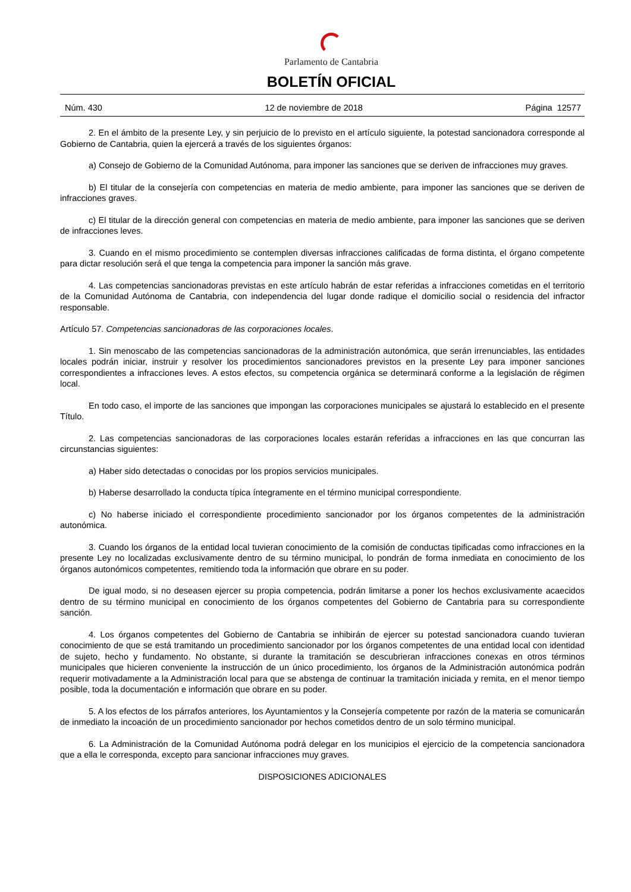Parlamento de Cantabria
BOLETÍN OFICIAL
Núm. 430 12 de noviembre de 2018 Página 12577
2. En el ámbito de la presente Ley, y sin perjuicio de lo previsto en el artículo siguiente, la potestad sancionadora corresponde al Gobierno de Cantabria, quien la ejercerá a través de los siguientes órganos:
a) Consejo de Gobierno de la Comunidad Autónoma, para imponer las sanciones que se deriven de infracciones muy graves.
b) El titular de la consejería con competencias en materia de medio ambiente, para imponer las sanciones que se deriven de infracciones graves.
c) El titular de la dirección general con competencias en materia de medio ambiente, para imponer las sanciones que se deriven de infracciones leves.
3. Cuando en el mismo procedimiento se contemplen diversas infracciones calificadas de forma distinta, el órgano competente para dictar resolución será el que tenga la competencia para imponer la sanción más grave.
4. Las competencias sancionadoras previstas en este artículo habrán de estar referidas a infracciones cometidas en el territorio de la Comunidad Autónoma de Cantabria, con independencia del lugar donde radique el domicilio social o residencia del infractor responsable.
Artículo 57. Competencias sancionadoras de las corporaciones locales.
1. Sin menoscabo de las competencias sancionadoras de la administración autonómica, que serán irrenunciables, las entidades locales podrán iniciar, instruir y resolver los procedimientos sancionadores previstos en la presente Ley para imponer sanciones correspondientes a infracciones leves. A estos efectos, su competencia orgánica se determinará conforme a la legislación de régimen local.
En todo caso, el importe de las sanciones que impongan las corporaciones municipales se ajustará lo establecido en el presente Título.
2. Las competencias sancionadoras de las corporaciones locales estarán referidas a infracciones en las que concurran las circunstancias siguientes:
a) Haber sido detectadas o conocidas por los propios servicios municipales.
b) Haberse desarrollado la conducta típica íntegramente en el término municipal correspondiente.
c) No haberse iniciado el correspondiente procedimiento sancionador por los órganos competentes de la administración autonómica.
3. Cuando los órganos de la entidad local tuvieran conocimiento de la comisión de conductas tipificadas como infracciones en la presente Ley no localizadas exclusivamente dentro de su término municipal, lo pondrán de forma inmediata en conocimiento de los órganos autonómicos competentes, remitiendo toda la información que obrare en su poder.
De igual modo, si no deseasen ejercer su propia competencia, podrán limitarse a poner los hechos exclusivamente acaecidos dentro de su término municipal en conocimiento de los órganos competentes del Gobierno de Cantabria para su correspondiente sanción.
4. Los órganos competentes del Gobierno de Cantabria se inhibirán de ejercer su potestad sancionadora cuando tuvieran conocimiento de que se está tramitando un procedimiento sancionador por los órganos competentes de una entidad local con identidad de sujeto, hecho y fundamento. No obstante, si durante la tramitación se descubrieran infracciones conexas en otros términos municipales que hicieren conveniente la instrucción de un único procedimiento, los órganos de la Administración autonómica podrán requerir motivadamente a la Administración local para que se abstenga de continuar la tramitación iniciada y remita, en el menor tiempo posible, toda la documentación e información que obrare en su poder.
5. A los efectos de los párrafos anteriores, los Ayuntamientos y la Consejería competente por razón de la materia se comunicarán de inmediato la incoación de un procedimiento sancionador por hechos cometidos dentro de un solo término municipal.
6. La Administración de la Comunidad Autónoma podrá delegar en los municipios el ejercicio de la competencia sancionadora que a ella le corresponda, excepto para sancionar infracciones muy graves.
DISPOSICIONES ADICIONALES